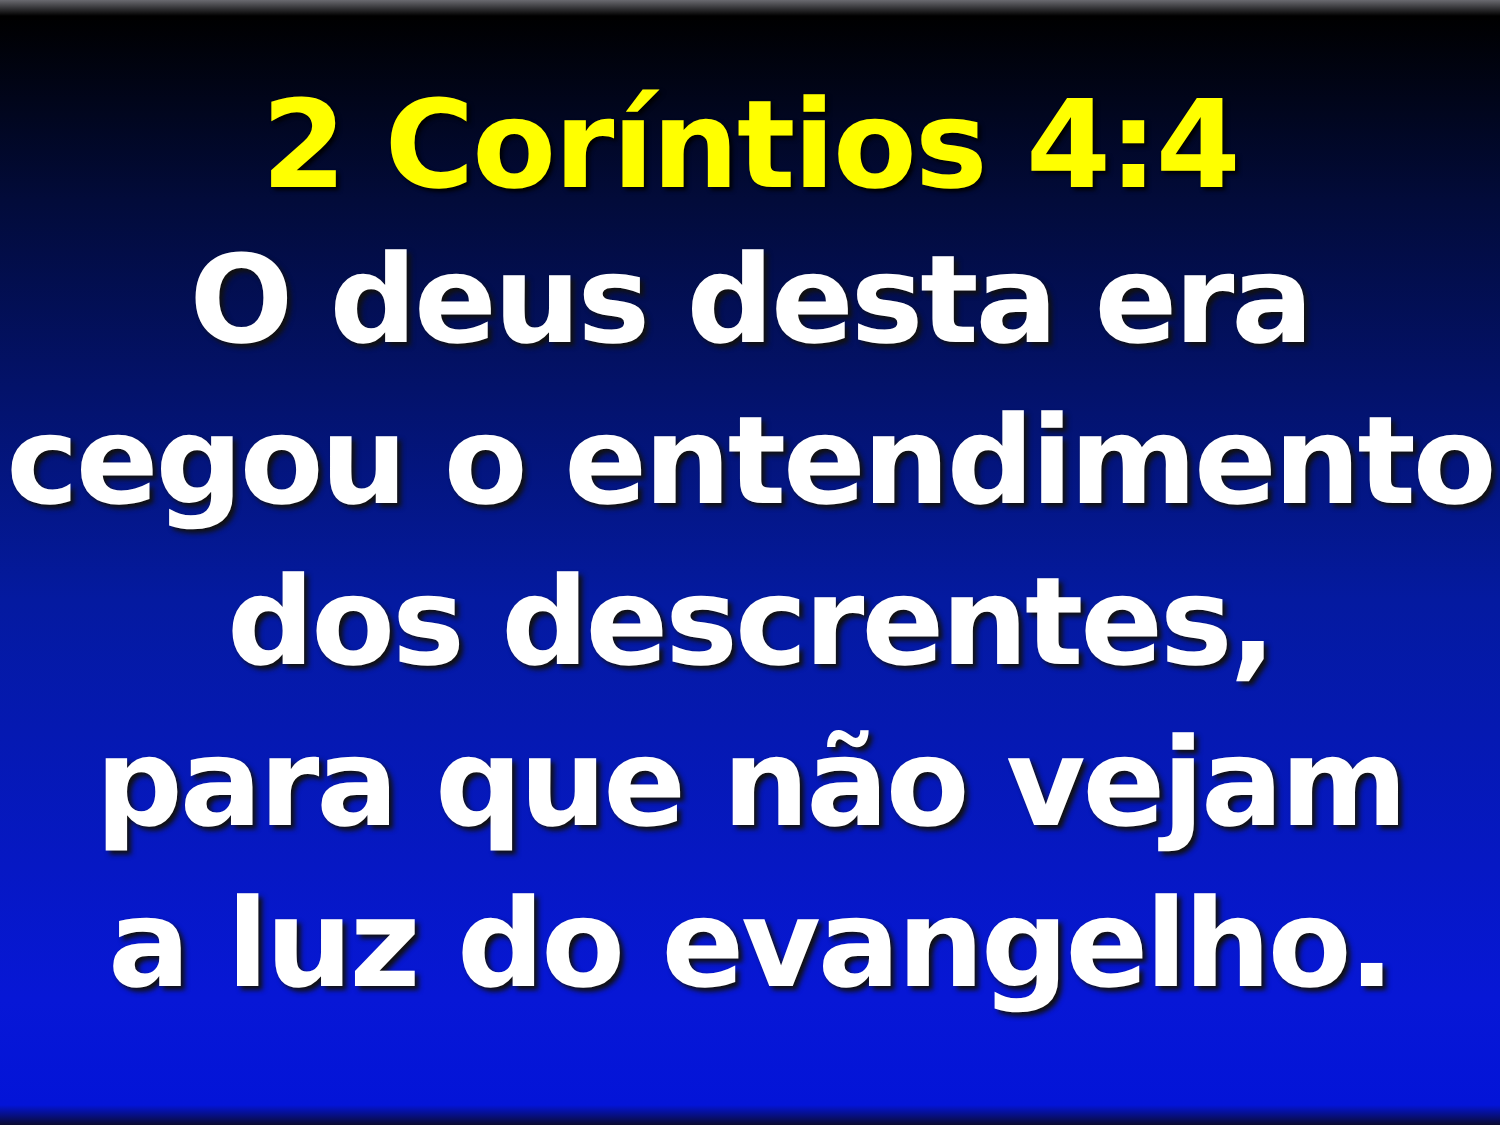2 Coríntios 4:4
O deus desta era
cegou o entendimento
dos descrentes,
para que não vejam
a luz do evangelho.